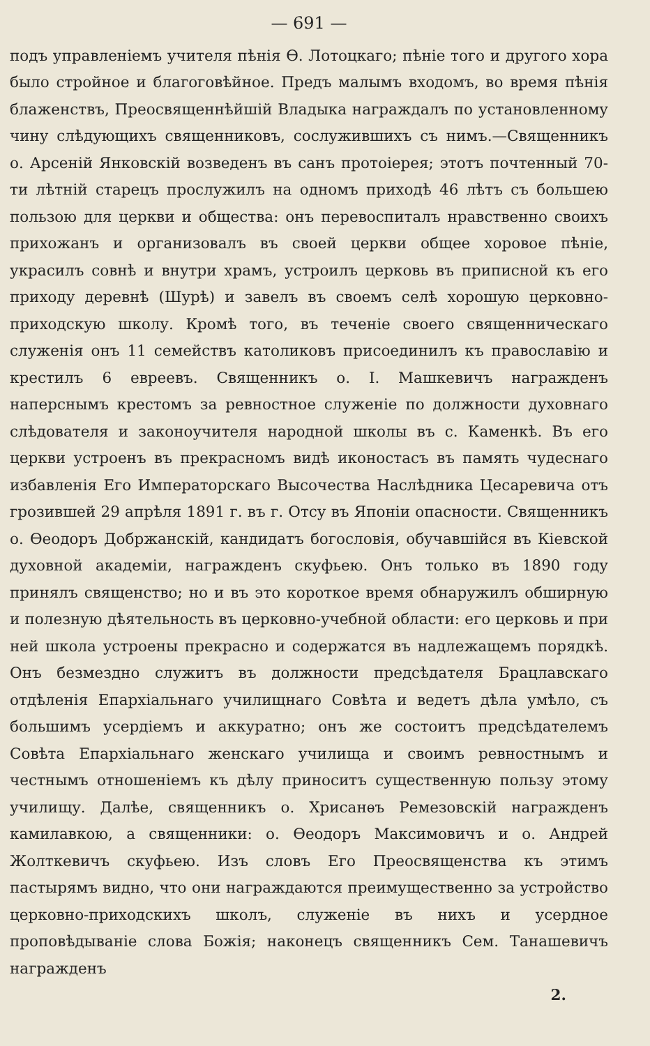— 691 —
подъ управленіемъ учителя пѣнія Ѳ. Лотоцкаго; пѣніе того и другого хора было стройное и благоговѣйное. Предъ малымъ входомъ, во время пѣнія блаженствъ, Преосвященнѣйшій Владыка награждалъ по установленному чину слѣдующихъ священниковъ, сослужившихъ съ нимъ.—Священникъ о. Арсеній Янковскій возведенъ въ санъ протоіерея; этотъ почтенный 70-ти лѣтній старецъ прослужилъ на одномъ приходѣ 46 лѣтъ съ большею пользою для церкви и общества: онъ перевоспиталъ нравственно своихъ прихожанъ и организовалъ въ своей церкви общее хоровое пѣніе, украсилъ совнѣ и внутри храмъ, устроилъ церковь въ приписной къ его приходу деревнѣ (Шурѣ) и завелъ въ своемъ селѣ хорошую церковно-приходскую школу. Кромѣ того, въ теченіе своего священническаго служенія онъ 11 семействъ католиковъ присоединилъ къ православію и крестилъ 6 евреевъ. Священникъ о. І. Машкевичъ награжденъ наперснымъ крестомъ за ревностное служеніе по должности духовнаго слѣдователя и законоучителя народной школы въ с. Каменкѣ. Въ его церкви устроенъ въ прекрасномъ видѣ иконостасъ въ память чудеснаго избавленія Его Императорскаго Высочества Наслѣдника Цесаревича отъ грозившей 29 апрѣля 1891 г. въ г. Отсу въ Японіи опасности. Священникъ о. Ѳеодоръ Добржанскій, кандидатъ богословія, обучавшійся въ Кіевской духовной академіи, награжденъ скуфьею. Онъ только въ 1890 году принялъ священство; но и въ это короткое время обнаружилъ обширную и полезную дѣятельность въ церковно-учебной области: его церковь и при ней школа устроены прекрасно и содержатся въ надлежащемъ порядкѣ. Онъ безмездно служитъ въ должности предсѣдателя Брацлавскаго отдѣленія Епархіальнаго училищнаго Совѣта и ведетъ дѣла умѣло, съ большимъ усердіемъ и аккуратно; онъ же состоитъ предсѣдателемъ Совѣта Епархіальнаго женскаго училища и своимъ ревностнымъ и честнымъ отношеніемъ къ дѣлу приноситъ существенную пользу этому училищу. Далѣе, священникъ о. Хрисанѳъ Ремезовскій награжденъ камилавкою, а священники: о. Ѳеодоръ Максимовичъ и о. Андрей Жолткевичъ скуфьею. Изъ словъ Его Преосвященства къ этимъ пастырямъ видно, что они награждаются преимущественно за устройство церковно-приходскихъ школъ, служеніе въ нихъ и усердное проповѣдываніе слова Божія; наконецъ священникъ Сем. Танашевичъ награжденъ
2.